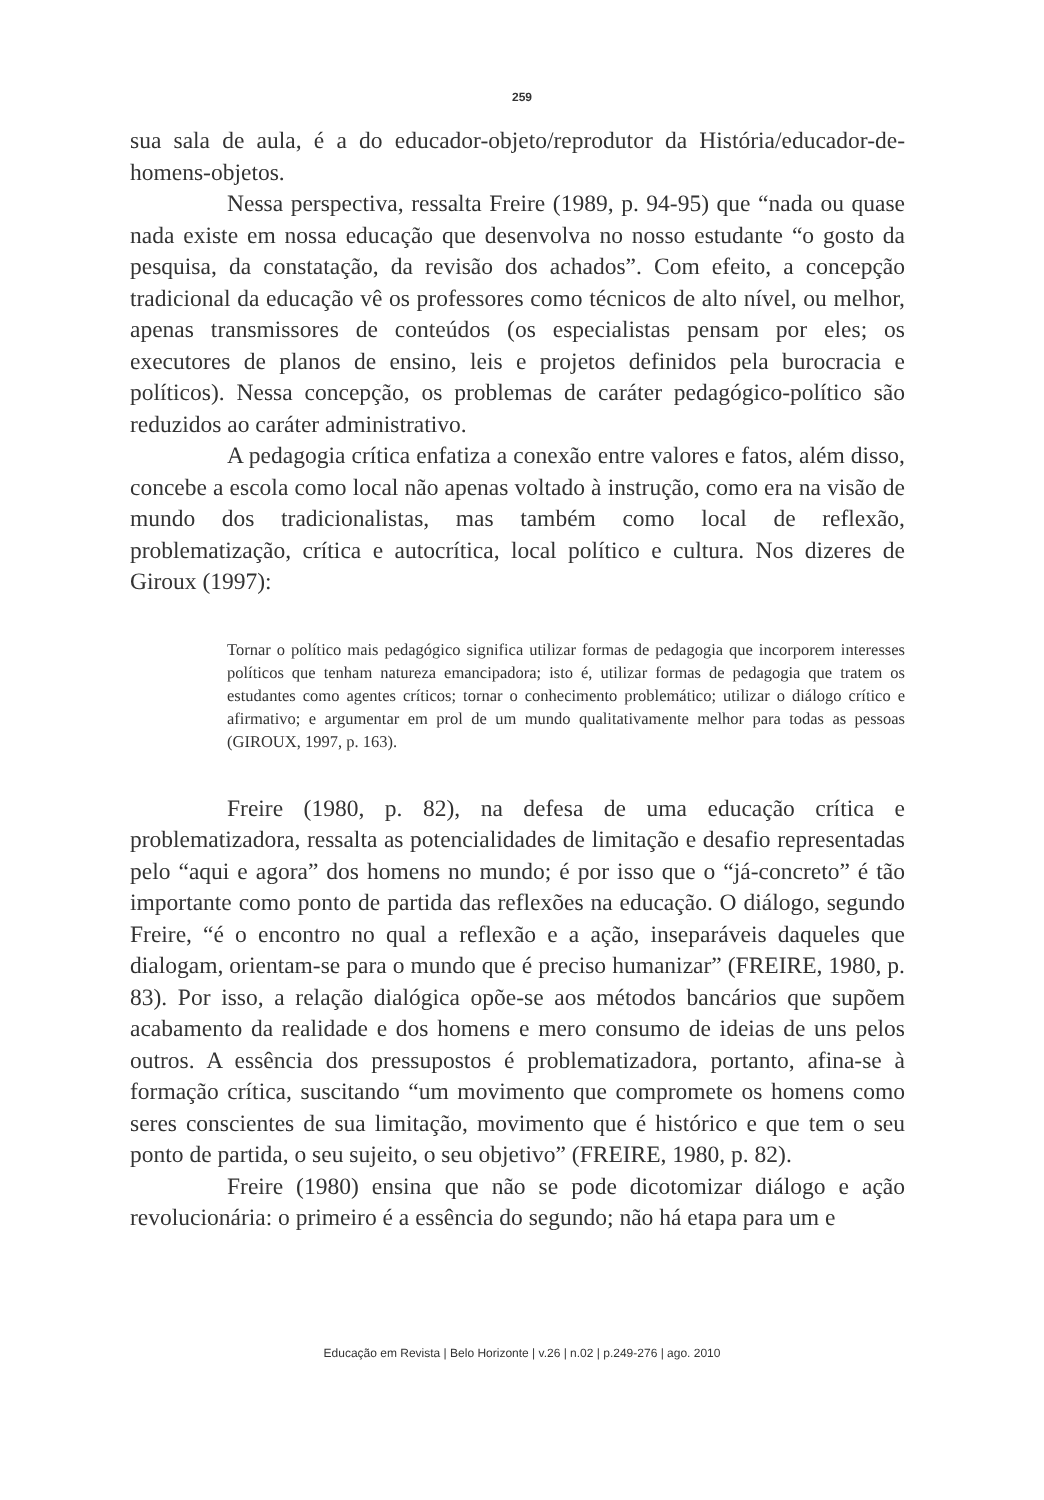259
sua sala de aula, é a do educador-objeto/reprodutor da História/educador-de-homens-objetos.
Nessa perspectiva, ressalta Freire (1989, p. 94-95) que “nada ou quase nada existe em nossa educação que desenvolva no nosso estudante “o gosto da pesquisa, da constatação, da revisão dos achados”. Com efeito, a concepção tradicional da educação vê os professores como técnicos de alto nível, ou melhor, apenas transmissores de conteúdos (os especialistas pensam por eles; os executores de planos de ensino, leis e projetos definidos pela burocracia e políticos). Nessa concepção, os problemas de caráter pedagógico-político são reduzidos ao caráter administrativo.
A pedagogia crítica enfatiza a conexão entre valores e fatos, além disso, concebe a escola como local não apenas voltado à instrução, como era na visão de mundo dos tradicionalistas, mas também como local de reflexão, problematização, crítica e autocrítica, local político e cultura. Nos dizeres de Giroux (1997):
Tornar o político mais pedagógico significa utilizar formas de pedagogia que incorporem interesses políticos que tenham natureza emancipadora; isto é, utilizar formas de pedagogia que tratem os estudantes como agentes críticos; tornar o conhecimento problemático; utilizar o diálogo crítico e afirmativo; e argumentar em prol de um mundo qualitativamente melhor para todas as pessoas (GIROUX, 1997, p. 163).
Freire (1980, p. 82), na defesa de uma educação crítica e problematizadora, ressalta as potencialidades de limitação e desafio representadas pelo “aqui e agora” dos homens no mundo; é por isso que o “já-concreto” é tão importante como ponto de partida das reflexões na educação. O diálogo, segundo Freire, “é o encontro no qual a reflexão e a ação, inseparáveis daqueles que dialogam, orientam-se para o mundo que é preciso humanizar” (FREIRE, 1980, p. 83). Por isso, a relação dialógica opõe-se aos métodos bancários que supõem acabamento da realidade e dos homens e mero consumo de ideias de uns pelos outros. A essência dos pressupostos é problematizadora, portanto, afina-se à formação crítica, suscitando “um movimento que compromete os homens como seres conscientes de sua limitação, movimento que é histórico e que tem o seu ponto de partida, o seu sujeito, o seu objetivo” (FREIRE, 1980, p. 82).
Freire (1980) ensina que não se pode dicotomizar diálogo e ação revolucionária: o primeiro é a essência do segundo; não há etapa para um e
Educação em Revista | Belo Horizonte | v.26 | n.02 | p.249-276 | ago. 2010